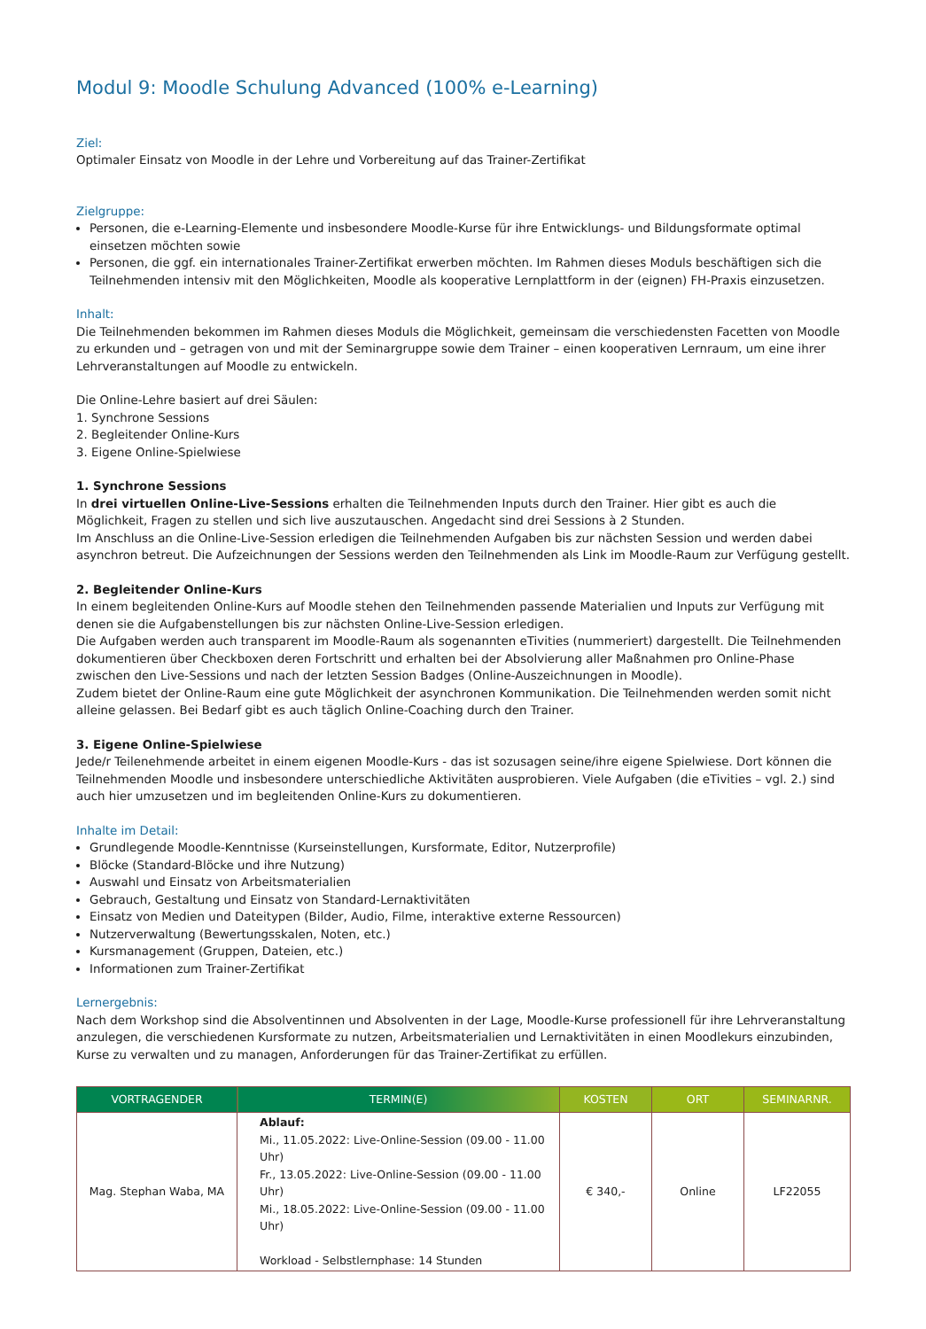Modul 9: Moodle Schulung Advanced (100% e-Learning)
Ziel:
Optimaler Einsatz von Moodle in der Lehre und Vorbereitung auf das Trainer-Zertifikat
Zielgruppe:
Personen, die e-Learning-Elemente und insbesondere Moodle-Kurse für ihre Entwicklungs- und Bildungsformate optimal einsetzen möchten sowie
Personen, die ggf. ein internationales Trainer-Zertifikat erwerben möchten. Im Rahmen dieses Moduls beschäftigen sich die Teilnehmenden intensiv mit den Möglichkeiten, Moodle als kooperative Lernplattform in der (eignen) FH-Praxis einzusetzen.
Inhalt:
Die Teilnehmenden bekommen im Rahmen dieses Moduls die Möglichkeit, gemeinsam die verschiedensten Facetten von Moodle zu erkunden und – getragen von und mit der Seminargruppe sowie dem Trainer – einen kooperativen Lernraum, um eine ihrer Lehrveranstaltungen auf Moodle zu entwickeln.
Die Online-Lehre basiert auf drei Säulen:
1. Synchrone Sessions
2. Begleitender Online-Kurs
3. Eigene Online-Spielwiese
1. Synchrone Sessions
In drei virtuellen Online-Live-Sessions erhalten die Teilnehmenden Inputs durch den Trainer. Hier gibt es auch die Möglichkeit, Fragen zu stellen und sich live auszutauschen. Angedacht sind drei Sessions à 2 Stunden.
Im Anschluss an die Online-Live-Session erledigen die Teilnehmenden Aufgaben bis zur nächsten Session und werden dabei asynchron betreut. Die Aufzeichnungen der Sessions werden den Teilnehmenden als Link im Moodle-Raum zur Verfügung gestellt.
2. Begleitender Online-Kurs
In einem begleitenden Online-Kurs auf Moodle stehen den Teilnehmenden passende Materialien und Inputs zur Verfügung mit denen sie die Aufgabenstellungen bis zur nächsten Online-Live-Session erledigen.
Die Aufgaben werden auch transparent im Moodle-Raum als sogenannten eTivities (nummeriert) dargestellt. Die Teilnehmenden dokumentieren über Checkboxen deren Fortschritt und erhalten bei der Absolvierung aller Maßnahmen pro Online-Phase zwischen den Live-Sessions und nach der letzten Session Badges (Online-Auszeichnungen in Moodle).
Zudem bietet der Online-Raum eine gute Möglichkeit der asynchronen Kommunikation. Die Teilnehmenden werden somit nicht alleine gelassen. Bei Bedarf gibt es auch täglich Online-Coaching durch den Trainer.
3. Eigene Online-Spielwiese
Jede/r Teilenehmende arbeitet in einem eigenen Moodle-Kurs - das ist sozusagen seine/ihre eigene Spielwiese. Dort können die Teilnehmenden Moodle und insbesondere unterschiedliche Aktivitäten ausprobieren. Viele Aufgaben (die eTivities – vgl. 2.) sind auch hier umzusetzen und im begleitenden Online-Kurs zu dokumentieren.
Inhalte im Detail:
Grundlegende Moodle-Kenntnisse (Kurseinstellungen, Kursformate, Editor, Nutzerprofile)
Blöcke (Standard-Blöcke und ihre Nutzung)
Auswahl und Einsatz von Arbeitsmaterialien
Gebrauch, Gestaltung und Einsatz von Standard-Lernaktivitäten
Einsatz von Medien und Dateitypen (Bilder, Audio, Filme, interaktive externe Ressourcen)
Nutzerverwaltung (Bewertungsskalen, Noten, etc.)
Kursmanagement (Gruppen, Dateien, etc.)
Informationen zum Trainer-Zertifikat
Lernergebnis:
Nach dem Workshop sind die Absolventinnen und Absolventen in der Lage, Moodle-Kurse professionell für ihre Lehrveranstaltung anzulegen, die verschiedenen Kursformate zu nutzen, Arbeitsmaterialien und Lernaktivitäten in einen Moodlekurs einzubinden, Kurse zu verwalten und zu managen, Anforderungen für das Trainer-Zertifikat zu erfüllen.
| VORTRAGENDER | TERMIN(E) | KOSTEN | ORT | SEMINARNR. |
| --- | --- | --- | --- | --- |
| Mag. Stephan Waba, MA | Ablauf: Mi., 11.05.2022: Live-Online-Session (09.00 - 11.00 Uhr) Fr., 13.05.2022: Live-Online-Session (09.00 - 11.00 Uhr) Mi., 18.05.2022: Live-Online-Session (09.00 - 11.00 Uhr) Workload - Selbstlernphase: 14 Stunden | € 340,- | Online | LF22055 |